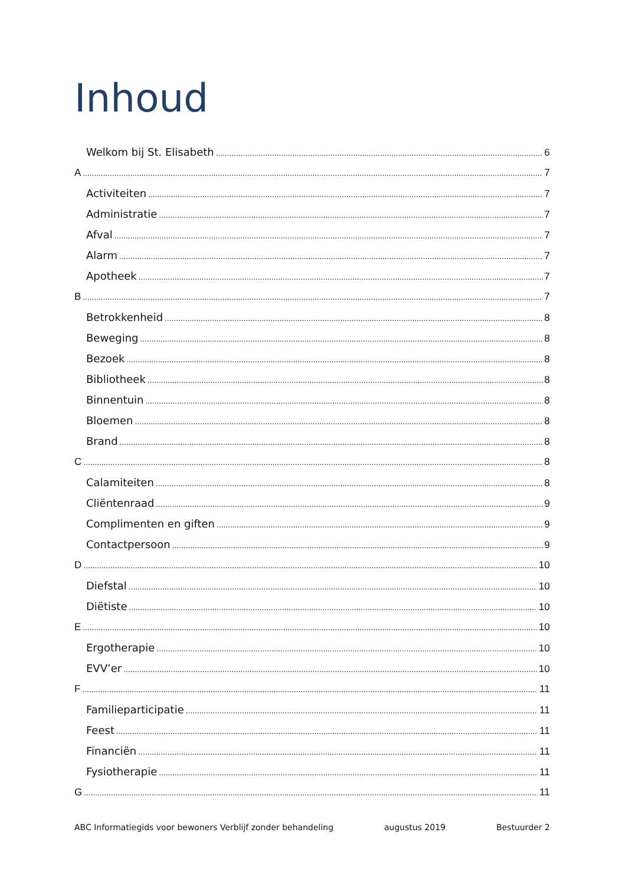Inhoud
Welkom bij St. Elisabeth 6
A 7
Activiteiten 7
Administratie 7
Afval 7
Alarm 7
Apotheek 7
B 7
Betrokkenheid 8
Beweging 8
Bezoek 8
Bibliotheek 8
Binnentuin 8
Bloemen 8
Brand 8
C 8
Calamiteiten 8
Cliëntenraad 9
Complimenten en giften 9
Contactpersoon 9
D 10
Diefstal 10
Diëtiste 10
E 10
Ergotherapie 10
EVV’er 10
F 11
Familieparticipatie 11
Feest 11
Financiën 11
Fysiotherapie 11
G 11
ABC Informatiegids voor bewoners Verblijf zonder behandeling augustus 2019 Bestuurder 2